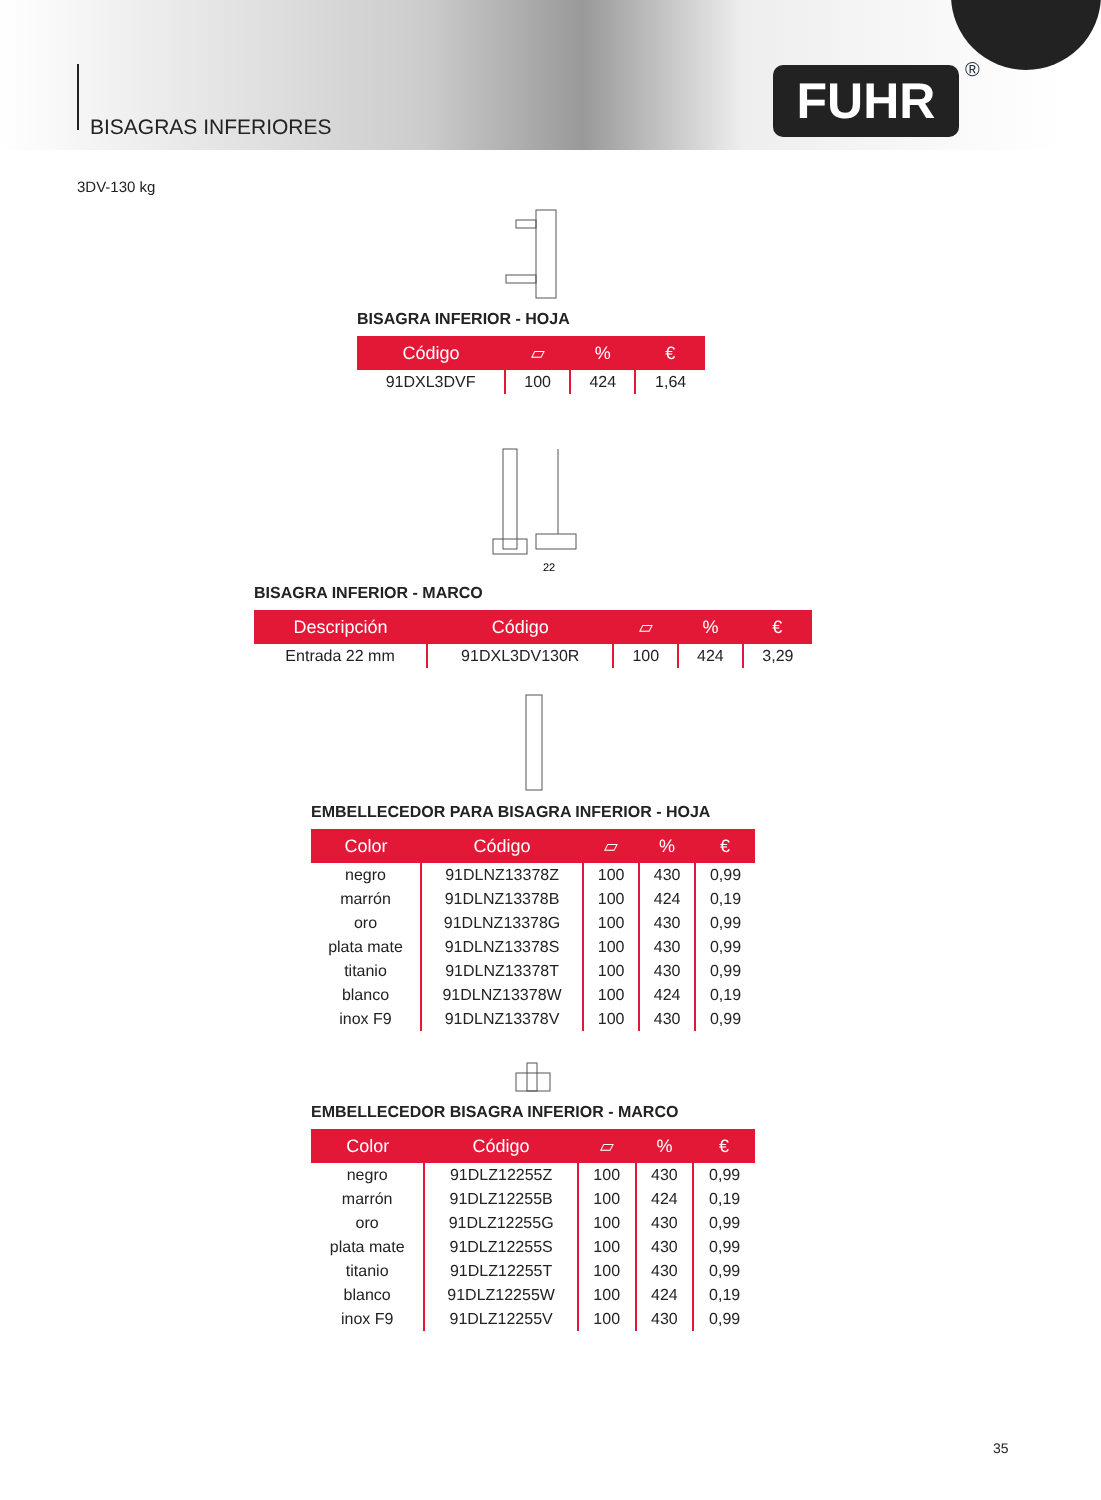BISAGRAS INFERIORES
FUHR ®
3DV-130 kg
BISAGRA INFERIOR - HOJA
| Código | ▱ | % | € |
| --- | --- | --- | --- |
| 91DXL3DVF | 100 | 424 | 1,64 |
22
BISAGRA INFERIOR - MARCO
| Descripción | Código | ▱ | % | € |
| --- | --- | --- | --- | --- |
| Entrada 22 mm | 91DXL3DV130R | 100 | 424 | 3,29 |
EMBELLECEDOR PARA BISAGRA INFERIOR - HOJA
| Color | Código | ▱ | % | € |
| --- | --- | --- | --- | --- |
| negro | 91DLNZ13378Z | 100 | 430 | 0,99 |
| marrón | 91DLNZ13378B | 100 | 424 | 0,19 |
| oro | 91DLNZ13378G | 100 | 430 | 0,99 |
| plata mate | 91DLNZ13378S | 100 | 430 | 0,99 |
| titanio | 91DLNZ13378T | 100 | 430 | 0,99 |
| blanco | 91DLNZ13378W | 100 | 424 | 0,19 |
| inox F9 | 91DLNZ13378V | 100 | 430 | 0,99 |
EMBELLECEDOR BISAGRA INFERIOR - MARCO
| Color | Código | ▱ | % | € |
| --- | --- | --- | --- | --- |
| negro | 91DLZ12255Z | 100 | 430 | 0,99 |
| marrón | 91DLZ12255B | 100 | 424 | 0,19 |
| oro | 91DLZ12255G | 100 | 430 | 0,99 |
| plata mate | 91DLZ12255S | 100 | 430 | 0,99 |
| titanio | 91DLZ12255T | 100 | 430 | 0,99 |
| blanco | 91DLZ12255W | 100 | 424 | 0,19 |
| inox F9 | 91DLZ12255V | 100 | 430 | 0,99 |
35